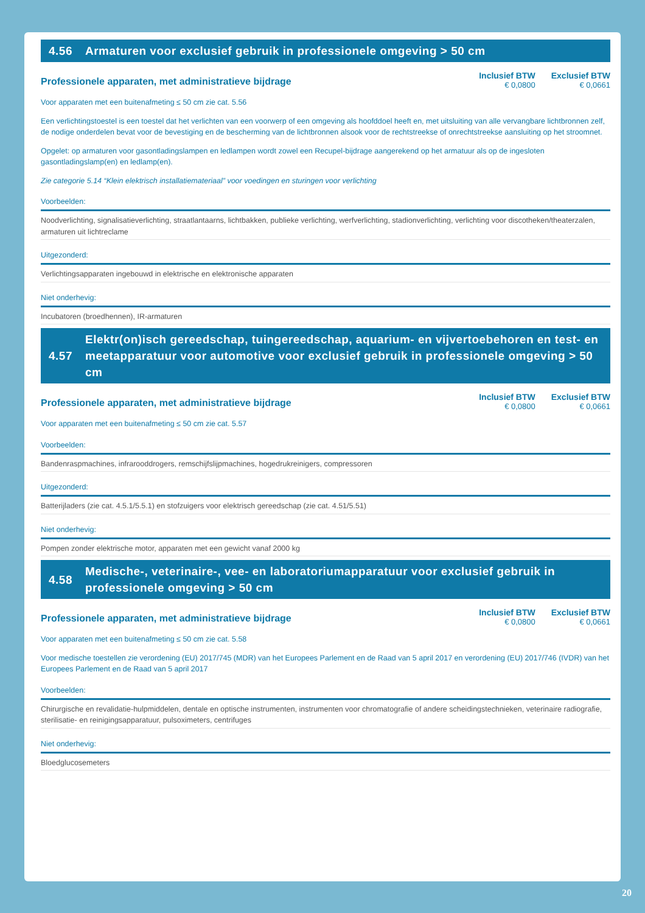4.56 Armaturen voor exclusief gebruik in professionele omgeving > 50 cm
Professionele apparaten, met administratieve bijdrage
Inclusief BTW
€ 0,0800
Exclusief BTW
€ 0,0661
Voor apparaten met een buitenafmeting ≤ 50 cm zie cat. 5.56
Een verlichtingstoestel is een toestel dat het verlichten van een voorwerp of een omgeving als hoofddoel heeft en, met uitsluiting van alle vervangbare lichtbronnen zelf, de nodige onderdelen bevat voor de bevestiging en de bescherming van de lichtbronnen alsook voor de rechtstreekse of onrechtstreekse aansluiting op het stroomnet.
Opgelet: op armaturen voor gasontladingslampen en ledlampen wordt zowel een Recupel-bijdrage aangerekend op het armatuur als op de ingesloten gasontladingslamp(en) en ledlamp(en).
Zie categorie 5.14 “Klein elektrisch installatiemateriaal” voor voedingen en sturingen voor verlichting
Voorbeelden:
Noodverlichting, signalisatieverlichting, straatlantaarns, lichtbakken, publieke verlichting, werfverlichting, stadionverlichting, verlichting voor discotheken/theaterzalen, armaturen uit lichtreclame
Uitgezonderd:
Verlichtingsapparaten ingebouwd in elektrische en elektronische apparaten
Niet onderhevig:
Incubatoren (broedhennen), IR-armaturen
4.57 Elektr(on)isch gereedschap, tuingereedschap, aquarium- en vijvertoebehoren en test- en meetapparatuur voor automotive voor exclusief gebruik in professionele omgeving > 50 cm
Professionele apparaten, met administratieve bijdrage
Inclusief BTW
€ 0,0800
Exclusief BTW
€ 0,0661
Voor apparaten met een buitenafmeting ≤ 50 cm zie cat. 5.57
Voorbeelden:
Bandenraspmachines, infrarooddrogers, remschijfslijpmachines, hogedrukreinigers, compressoren
Uitgezonderd:
Batterijladers (zie cat. 4.5.1/5.5.1) en stofzuigers voor elektrisch gereedschap (zie cat. 4.51/5.51)
Niet onderhevig:
Pompen zonder elektrische motor, apparaten met een gewicht vanaf 2000 kg
4.58 Medische-, veterinaire-, vee- en laboratoriumapparatuur voor exclusief gebruik in professionele omgeving > 50 cm
Professionele apparaten, met administratieve bijdrage
Inclusief BTW
€ 0,0800
Exclusief BTW
€ 0,0661
Voor apparaten met een buitenafmeting ≤ 50 cm zie cat. 5.58
Voor medische toestellen zie verordening (EU) 2017/745 (MDR) van het Europees Parlement en de Raad van 5 april 2017 en verordening (EU) 2017/746 (IVDR) van het Europees Parlement en de Raad van 5 april 2017
Voorbeelden:
Chirurgische en revalidatie-hulpmiddelen, dentale en optische instrumenten, instrumenten voor chromatografie of andere scheidingstechnieken, veterinaire radiografie, sterilisatie- en reinigingsapparatuur, pulsoximeters, centrifuges
Niet onderhevig:
Bloedglucosemeters
20